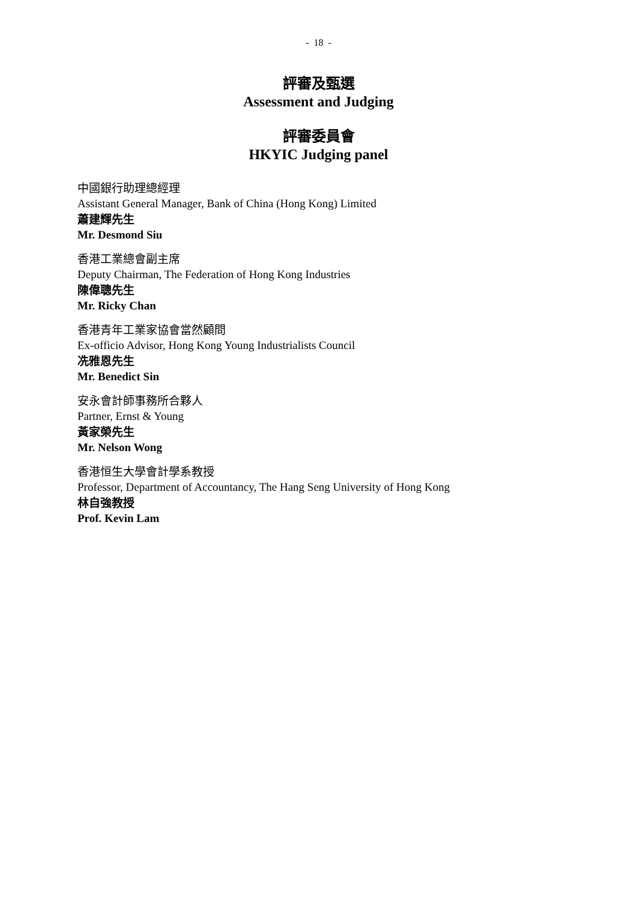- 18 -
評審及甄選
Assessment and Judging
評審委員會
HKYIC Judging panel
中國銀行助理總經理
Assistant General Manager, Bank of China (Hong Kong) Limited
蕭建輝先生
Mr. Desmond Siu
香港工業總會副主席
Deputy Chairman, The Federation of Hong Kong Industries
陳偉聰先生
Mr. Ricky Chan
香港青年工業家協會當然顧問
Ex-officio Advisor, Hong Kong Young Industrialists Council
冼雅恩先生
Mr. Benedict Sin
安永會計師事務所合夥人
Partner, Ernst & Young
黃家榮先生
Mr. Nelson Wong
香港恒生大學會計學系教授
Professor, Department of Accountancy, The Hang Seng University of Hong Kong
林自強教授
Prof. Kevin Lam